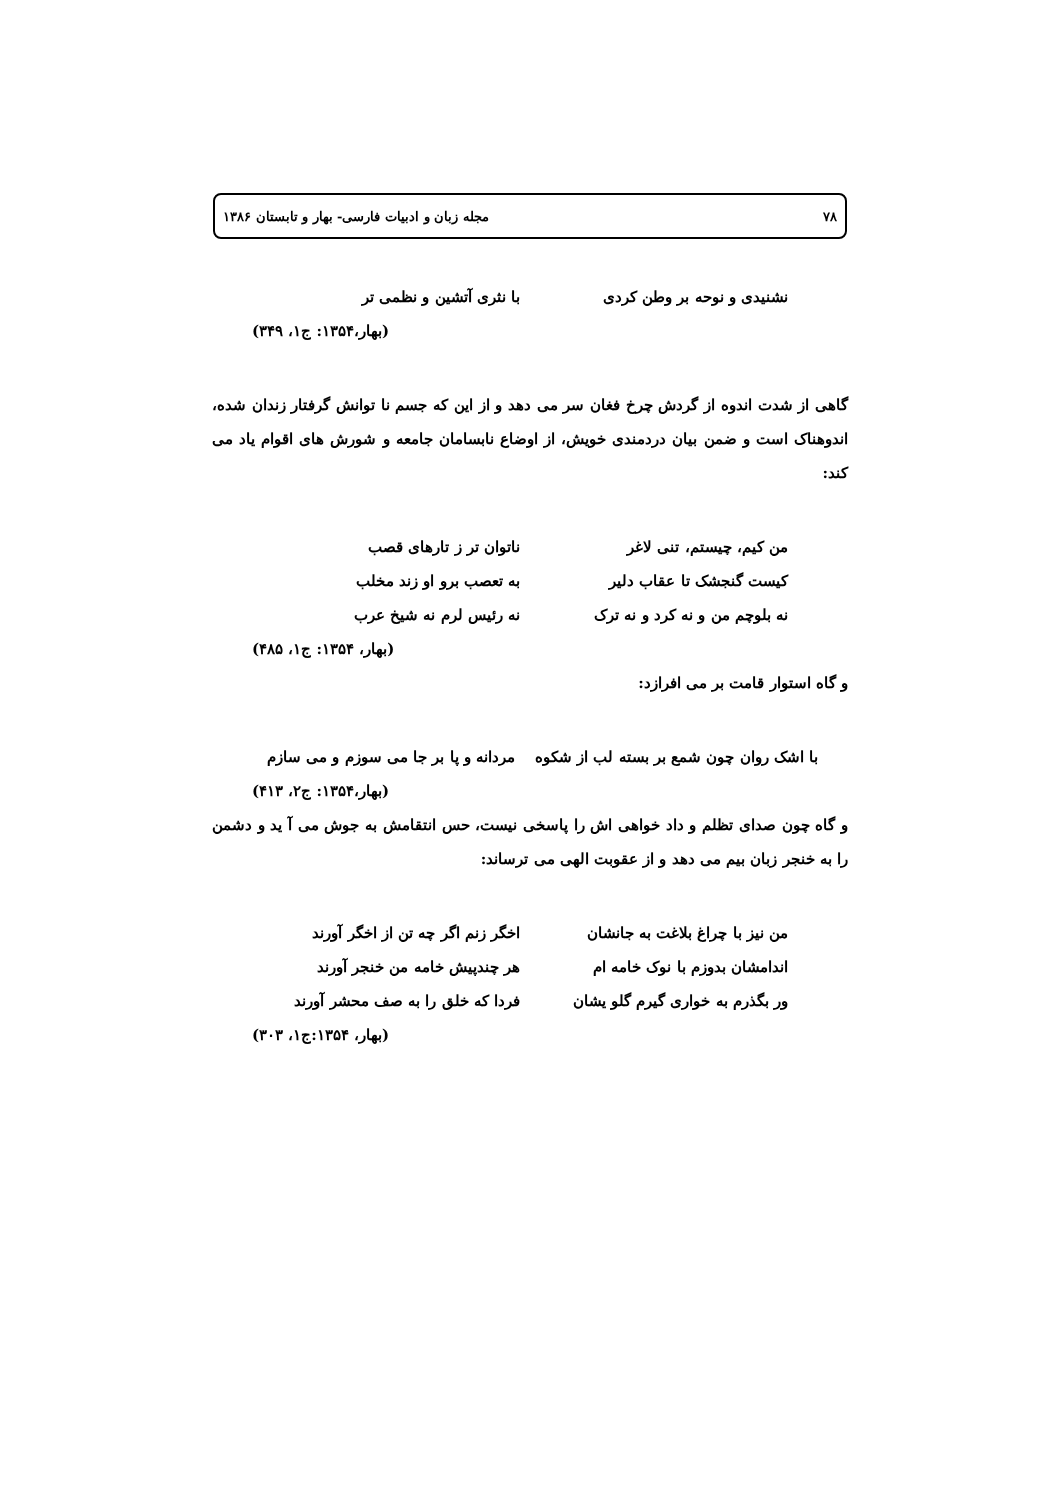۷۸ مجله زبان و ادبیات فارسی- بهار و تابستان ۱۳۸۶
نشنیدی و نوحه بر وطن کردی با نثری آتشین و نظمی تر
(بهار،۱۳۵۴: ج۱، ۳۴۹)
گاهی از شدت اندوه از گردش چرخ فغان سر می دهد و از این که جسم نا توانش گرفتار زندان شده، اندوهناک است و ضمن بیان دردمندی خویش، از اوضاع نابسامان جامعه و شورش های اقوام یاد می کند:
من کیم، چیستم، تنی لاغر ناتوان تر ز تارهای قصب
کیست گنجشک تا عقاب دلیر به تعصب برو او زند مخلب
نه بلوچم من و نه کرد و نه ترک نه رئیس لرم نه شیخ عرب
(بهار، ۱۳۵۴: ج۱، ۴۸۵)
و گاه استوار قامت بر می افرازد:
با اشک روان چون شمع بر بسته لب از شکوه مردانه و پا بر جا می سوزم و می سازم
(بهار،۱۳۵۴: ج۲، ۴۱۳)
و گاه چون صدای تظلم و داد خواهی اش را پاسخی نیست، حس انتقامش به جوش می آ ید و دشمن را به خنجر زبان بیم می دهد و از عقوبت الهی می ترساند:
من نیز با چراغ بلاغت به جانشان اخگر زنم اگر چه تن از اخگر آورند
اندامشان بدوزم با نوک خامه ام هر چندپیش خامه من خنجر آورند
ور بگذرم به خواری گیرم گلو یشان فردا که خلق را به صف محشر آورند
(بهار، ۱۳۵۴:ج۱، ۳۰۳)